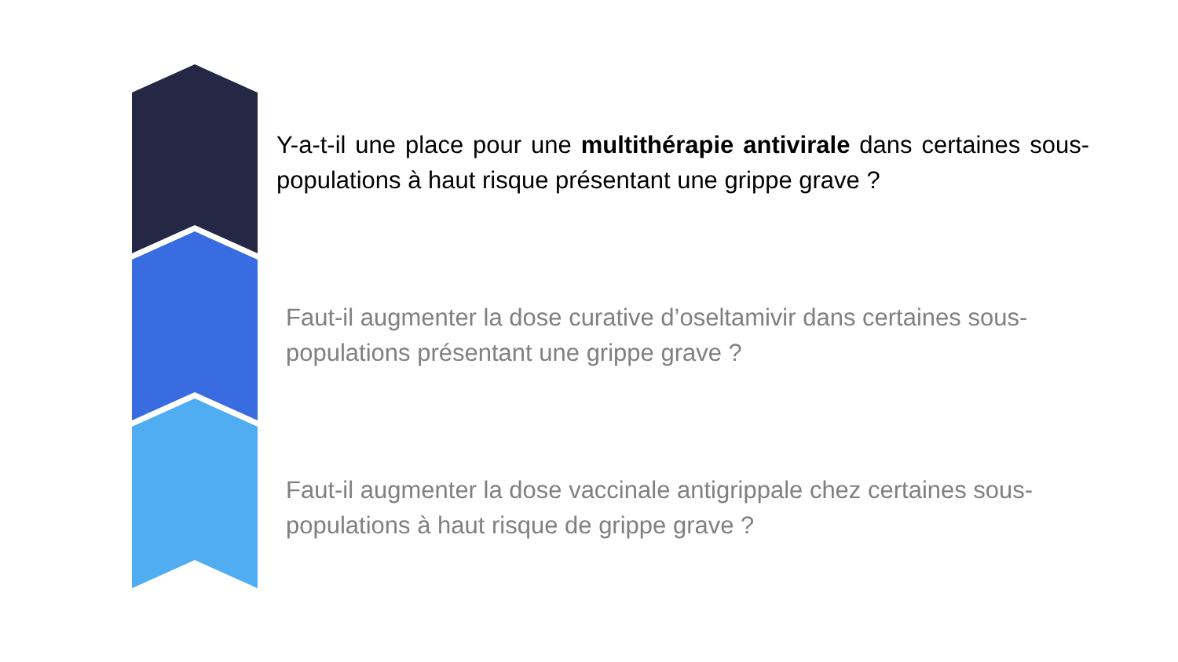Y-a-t-il une place pour une multithérapie antivirale dans certaines sous-populations à haut risque présentant une grippe grave ?
Faut-il augmenter la dose curative d’oseltamivir dans certaines sous-populations présentant une grippe grave ?
Faut-il augmenter la dose vaccinale antigrippale chez certaines sous-populations à haut risque de grippe grave ?